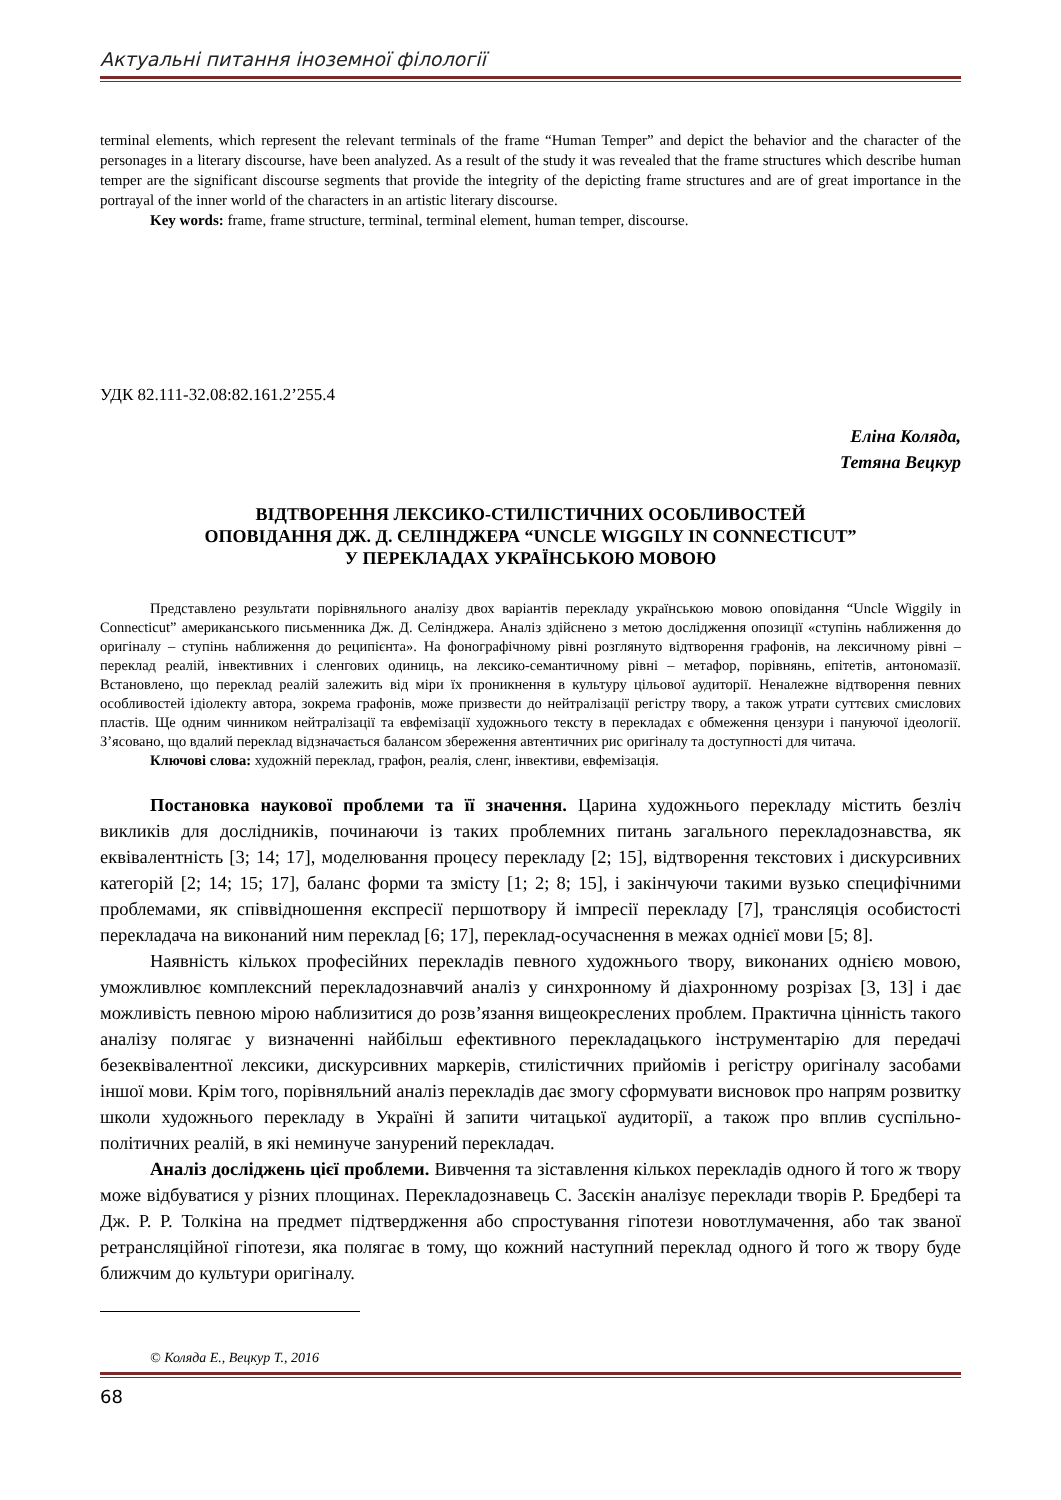Актуальні питання іноземної філології
terminal elements, which represent the relevant terminals of the frame “Human Temper” and depict the behavior and the character of the personages in a literary discourse, have been analyzed. As a result of the study it was revealed that the frame structures which describe human temper are the significant discourse segments that provide the integrity of the depicting frame structures and are of great importance in the portrayal of the inner world of the characters in an artistic literary discourse.
Key words: frame, frame structure, terminal, terminal element, human temper, discourse.
УДК 82.111-32.08:82.161.2’255.4
Еліна Коляда,
Тетяна Вецкур
ВІДТВОРЕННЯ ЛЕКСИКО-СТИЛІСТИЧНИХ ОСОБЛИВОСТЕЙ
ОПОВІДАННЯ ДЖ. Д. СЕЛІНДЖЕРА “UNCLE WIGGILY IN CONNECTICUT”
У ПЕРЕКЛАДАХ УКРАЇНСЬКОЮ МОВОЮ
Представлено результати порівняльного аналізу двох варіантів перекладу українською мовою оповідання “Uncle Wiggily in Connecticut” американського письменника Дж. Д. Селінджера. Аналіз здійснено з метою дослідження опозиції «ступінь наближення до оригіналу – ступінь наближення до реципієнта». На фонографічному рівні розглянуто відтворення графонів, на лексичному рівні – переклад реалій, інвективних і сленгових одиниць, на лексико-семантичному рівні – метафор, порівнянь, епітетів, антономазії. Встановлено, що переклад реалій залежить від міри їх проникнення в культуру цільової аудиторії. Неналежне відтворення певних особливостей ідіолекту автора, зокрема графонів, може призвести до нейтралізації регістру твору, а також утрати суттєвих смислових пластів. Ще одним чинником нейтралізації та евфемізації художнього тексту в перекладах є обмеження цензури і пануючої ідеології. З’ясовано, що вдалий переклад відзначається балансом збереження автентичних рис оригіналу та доступності для читача.
Ключові слова: художній переклад, графон, реалія, сленг, інвективи, евфемізація.
Постановка наукової проблеми та її значення. Царина художнього перекладу містить безліч викликів для дослідників, починаючи із таких проблемних питань загального перекладознавства, як еквівалентність [3; 14; 17], моделювання процесу перекладу [2; 15], відтворення текстових і дискурсивних категорій [2; 14; 15; 17], баланс форми та змісту [1; 2; 8; 15], і закінчуючи такими вузько специфічними проблемами, як співвідношення експресії першотвору й імпресії перекладу [7], трансляція особистості перекладача на виконаний ним переклад [6; 17], переклад-осучаснення в межах однієї мови [5; 8].
Наявність кількох професійних перекладів певного художнього твору, виконаних однією мовою, уможливлює комплексний перекладознавчий аналіз у синхронному й діахронному розрізах [3, 13] і дає можливість певною мірою наблизитися до розв’язання вищеокреслених проблем. Практична цінність такого аналізу полягає у визначенні найбільш ефективного перекладацького інструментарію для передачі безеквівалентної лексики, дискурсивних маркерів, стилістичних прийомів і регістру оригіналу засобами іншої мови. Крім того, порівняльний аналіз перекладів дає змогу сформувати висновок про напрям розвитку школи художнього перекладу в Україні й запити читацької аудиторії, а також про вплив суспільно-політичних реалій, в які неминуче занурений перекладач.
Аналіз досліджень цієї проблеми. Вивчення та зіставлення кількох перекладів одного й того ж твору може відбуватися у різних площинах. Перекладознавець С. Засєкін аналізує переклади творів Р. Бредбері та Дж. Р. Р. Толкіна на предмет підтвердження або спростування гіпотези новотлумачення, або так званої ретрансляційної гіпотези, яка полягає в тому, що кожний наступний переклад одного й того ж твору буде ближчим до культури оригіналу.
© Коляда Е., Вецкур Т., 2016
68